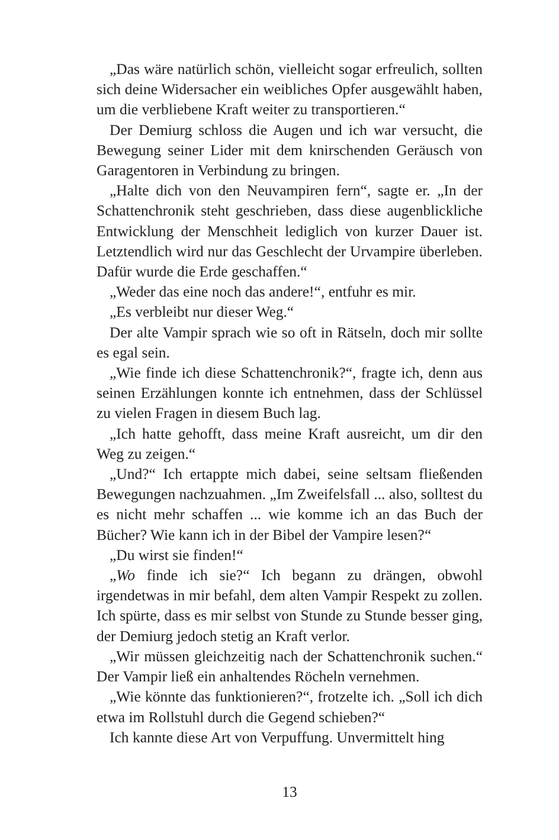„Das wäre natürlich schön, vielleicht sogar erfreulich, sollten sich deine Widersacher ein weibliches Opfer ausgewählt haben, um die verbliebene Kraft weiter zu transportieren.“
Der Demiurg schloss die Augen und ich war versucht, die Bewegung seiner Lider mit dem knirschenden Geräusch von Garagentoren in Verbindung zu bringen.
„Halte dich von den Neuvampiren fern“, sagte er. „In der Schattenchronik steht geschrieben, dass diese augenblickliche Entwicklung der Menschheit lediglich von kurzer Dauer ist. Letztendlich wird nur das Geschlecht der Urvampire überleben. Dafür wurde die Erde geschaffen.“
„Weder das eine noch das andere!“, entfuhr es mir.
„Es verbleibt nur dieser Weg.“
Der alte Vampir sprach wie so oft in Rätseln, doch mir sollte es egal sein.
„Wie finde ich diese Schattenchronik?“, fragte ich, denn aus seinen Erzählungen konnte ich entnehmen, dass der Schlüssel zu vielen Fragen in diesem Buch lag.
„Ich hatte gehofft, dass meine Kraft ausreicht, um dir den Weg zu zeigen.“
„Und?“ Ich ertappte mich dabei, seine seltsam fließenden Bewegungen nachzuahmen. „Im Zweifelsfall ... also, solltest du es nicht mehr schaffen ... wie komme ich an das Buch der Bücher? Wie kann ich in der Bibel der Vampire lesen?“
„Du wirst sie finden!“
„Wo finde ich sie?“ Ich begann zu drängen, obwohl irgendetwas in mir befahl, dem alten Vampir Respekt zu zollen. Ich spürte, dass es mir selbst von Stunde zu Stunde besser ging, der Demiurg jedoch stetig an Kraft verlor.
„Wir müssen gleichzeitig nach der Schattenchronik suchen.“ Der Vampir ließ ein anhaltendes Röcheln vernehmen.
„Wie könnte das funktionieren?“, frotzelte ich. „Soll ich dich etwa im Rollstuhl durch die Gegend schieben?“
Ich kannte diese Art von Verpuffung. Unvermittelt hing
13